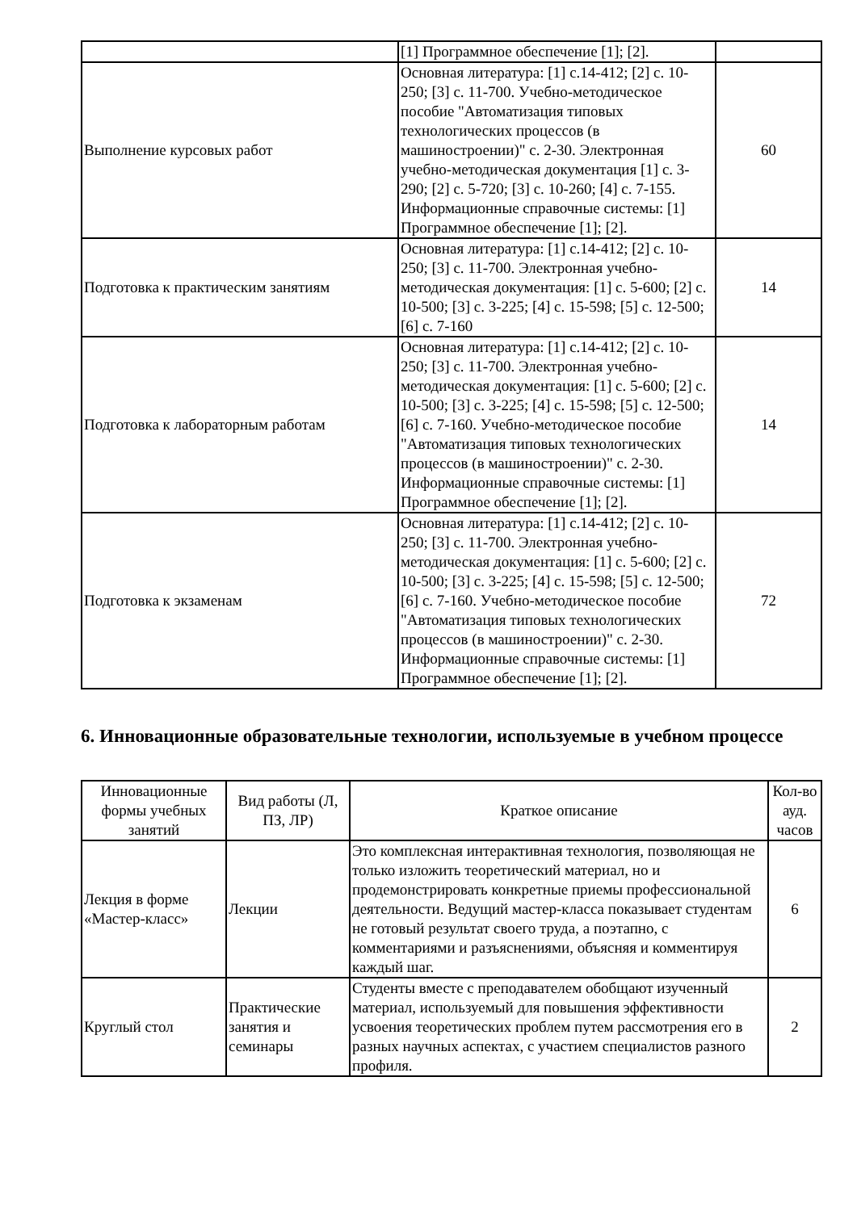| | [1] Программное обеспечение [1]; [2]. | |
| Выполнение курсовых работ | Основная литература: [1] с.14-412; [2] с. 10-250; [3] с. 11-700. Учебно-методическое пособие "Автоматизация типовых технологических процессов (в машиностроении)" с. 2-30. Электронная учебно-методическая документация [1] с. 3-290; [2] с. 5-720; [3] с. 10-260; [4] с. 7-155. Информационные справочные системы: [1] Программное обеспечение [1]; [2]. | 60 |
| Подготовка к практическим занятиям | Основная литература: [1] с.14-412; [2] с. 10-250; [3] с. 11-700. Электронная учебно-методическая документация: [1] с. 5-600; [2] с. 10-500; [3] с. 3-225; [4] с. 15-598; [5] с. 12-500; [6] с. 7-160 | 14 |
| Подготовка к лабораторным работам | Основная литература: [1] с.14-412; [2] с. 10-250; [3] с. 11-700. Электронная учебно-методическая документация: [1] с. 5-600; [2] с. 10-500; [3] с. 3-225; [4] с. 15-598; [5] с. 12-500; [6] с. 7-160. Учебно-методическое пособие "Автоматизация типовых технологических процессов (в машиностроении)" с. 2-30. Информационные справочные системы: [1] Программное обеспечение [1]; [2]. | 14 |
| Подготовка к экзаменам | Основная литература: [1] с.14-412; [2] с. 10-250; [3] с. 11-700. Электронная учебно-методическая документация: [1] с. 5-600; [2] с. 10-500; [3] с. 3-225; [4] с. 15-598; [5] с. 12-500; [6] с. 7-160. Учебно-методическое пособие "Автоматизация типовых технологических процессов (в машиностроении)" с. 2-30. Информационные справочные системы: [1] Программное обеспечение [1]; [2]. | 72 |
6. Инновационные образовательные технологии, используемые в учебном процессе
| Инновационные формы учебных занятий | Вид работы (Л, ПЗ, ЛР) | Краткое описание | Кол-во ауд. часов |
| --- | --- | --- | --- |
| Лекция в форме «Мастер-класс» | Лекции | Это комплексная интерактивная технология, позволяющая не только изложить теоретический материал, но и продемонстрировать конкретные приемы профессиональной деятельности. Ведущий мастер-класса показывает студентам не готовый результат своего труда, а поэтапно, с комментариями и разъяснениями, объясняя и комментируя каждый шаг. | 6 |
| Круглый стол | Практические занятия и семинары | Студенты вместе с преподавателем обобщают изученный материал, используемый для повышения эффективности усвоения теоретических проблем путем рассмотрения его в разных научных аспектах, с участием специалистов разного профиля. | 2 |